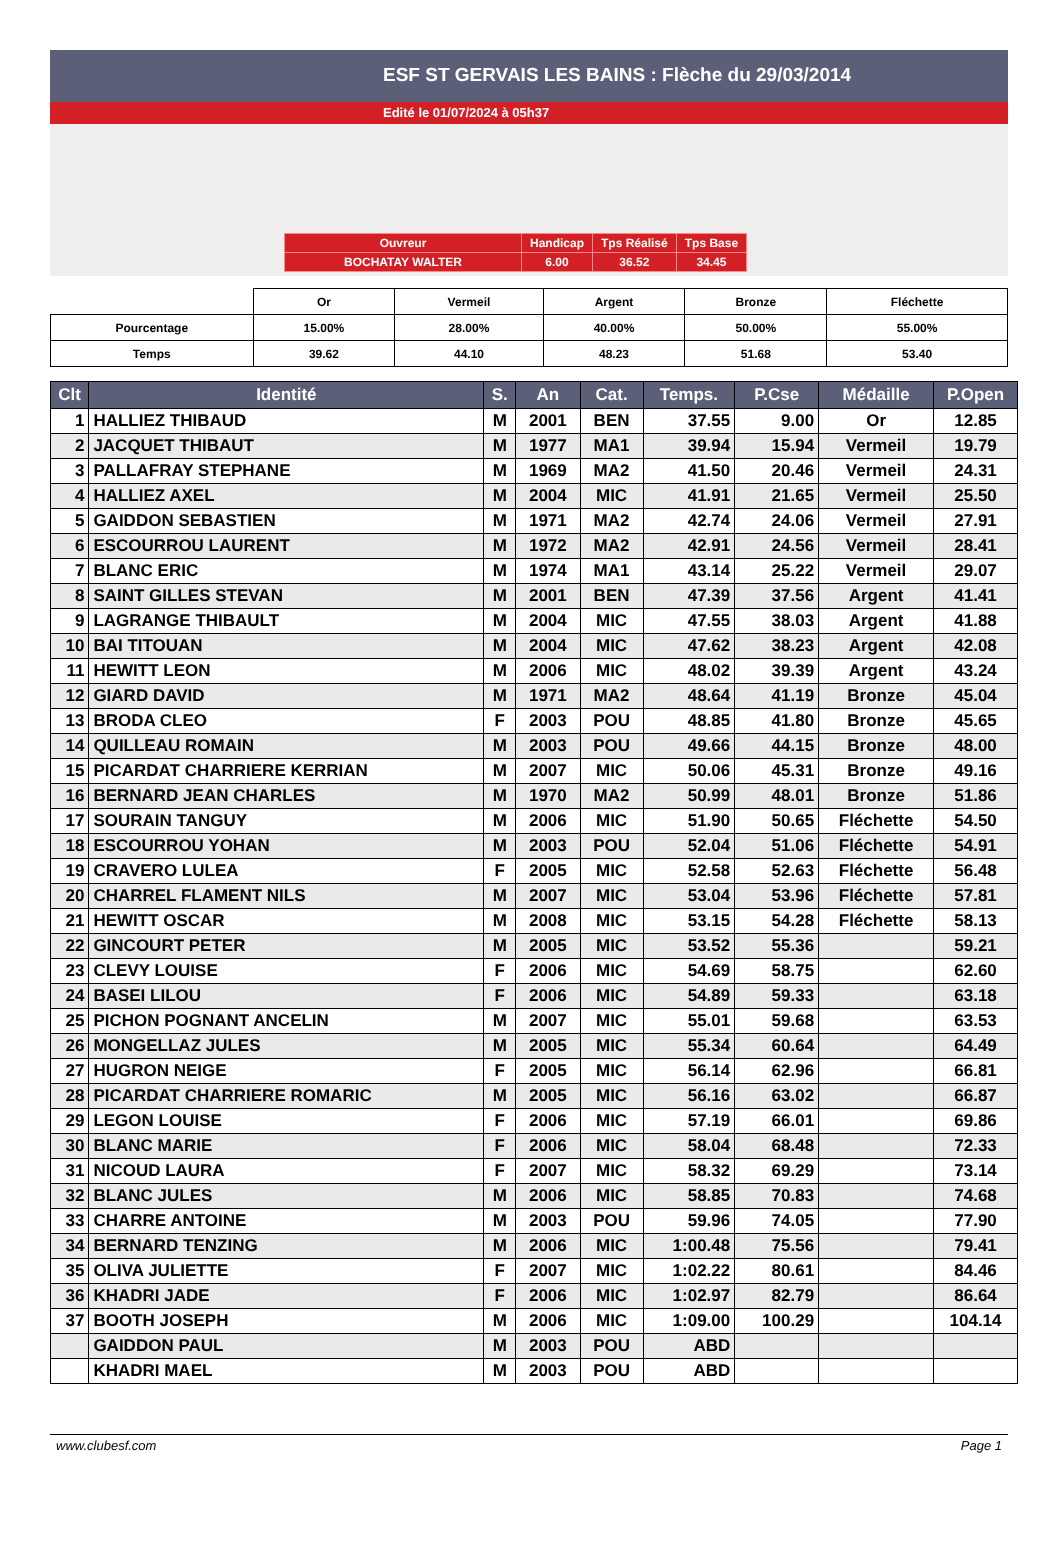ESF ST GERVAIS LES BAINS : Flèche du 29/03/2014
Edité le 01/07/2024 à 05h37
| Ouvreur | Handicap | Tps Réalisé | Tps Base |
| BOCHATAY WALTER | 6.00 | 36.52 | 34.45 |
| | Or | Vermeil | Argent | Bronze | Fléchette |
| Pourcentage | 15.00% | 28.00% | 40.00% | 50.00% | 55.00% |
| Temps | 39.62 | 44.10 | 48.23 | 51.68 | 53.40 |
| Clt | Identité | S. | An | Cat. | Temps. | P.Cse | Médaille | P.Open |
| --- | --- | --- | --- | --- | --- | --- | --- | --- |
| 1 | HALLIEZ THIBAUD | M | 2001 | BEN | 37.55 | 9.00 | Or | 12.85 |
| 2 | JACQUET THIBAUT | M | 1977 | MA1 | 39.94 | 15.94 | Vermeil | 19.79 |
| 3 | PALLAFRAY STEPHANE | M | 1969 | MA2 | 41.50 | 20.46 | Vermeil | 24.31 |
| 4 | HALLIEZ AXEL | M | 2004 | MIC | 41.91 | 21.65 | Vermeil | 25.50 |
| 5 | GAIDDON SEBASTIEN | M | 1971 | MA2 | 42.74 | 24.06 | Vermeil | 27.91 |
| 6 | ESCOURROU LAURENT | M | 1972 | MA2 | 42.91 | 24.56 | Vermeil | 28.41 |
| 7 | BLANC ERIC | M | 1974 | MA1 | 43.14 | 25.22 | Vermeil | 29.07 |
| 8 | SAINT GILLES STEVAN | M | 2001 | BEN | 47.39 | 37.56 | Argent | 41.41 |
| 9 | LAGRANGE THIBAULT | M | 2004 | MIC | 47.55 | 38.03 | Argent | 41.88 |
| 10 | BAI TITOUAN | M | 2004 | MIC | 47.62 | 38.23 | Argent | 42.08 |
| 11 | HEWITT LEON | M | 2006 | MIC | 48.02 | 39.39 | Argent | 43.24 |
| 12 | GIARD DAVID | M | 1971 | MA2 | 48.64 | 41.19 | Bronze | 45.04 |
| 13 | BRODA CLEO | F | 2003 | POU | 48.85 | 41.80 | Bronze | 45.65 |
| 14 | QUILLEAU ROMAIN | M | 2003 | POU | 49.66 | 44.15 | Bronze | 48.00 |
| 15 | PICARDAT CHARRIERE KERRIAN | M | 2007 | MIC | 50.06 | 45.31 | Bronze | 49.16 |
| 16 | BERNARD JEAN CHARLES | M | 1970 | MA2 | 50.99 | 48.01 | Bronze | 51.86 |
| 17 | SOURAIN TANGUY | M | 2006 | MIC | 51.90 | 50.65 | Fléchette | 54.50 |
| 18 | ESCOURROU YOHAN | M | 2003 | POU | 52.04 | 51.06 | Fléchette | 54.91 |
| 19 | CRAVERO LULEA | F | 2005 | MIC | 52.58 | 52.63 | Fléchette | 56.48 |
| 20 | CHARREL FLAMENT NILS | M | 2007 | MIC | 53.04 | 53.96 | Fléchette | 57.81 |
| 21 | HEWITT OSCAR | M | 2008 | MIC | 53.15 | 54.28 | Fléchette | 58.13 |
| 22 | GINCOURT PETER | M | 2005 | MIC | 53.52 | 55.36 | | 59.21 |
| 23 | CLEVY LOUISE | F | 2006 | MIC | 54.69 | 58.75 | | 62.60 |
| 24 | BASEI LILOU | F | 2006 | MIC | 54.89 | 59.33 | | 63.18 |
| 25 | PICHON POGNANT ANCELIN | M | 2007 | MIC | 55.01 | 59.68 | | 63.53 |
| 26 | MONGELLAZ JULES | M | 2005 | MIC | 55.34 | 60.64 | | 64.49 |
| 27 | HUGRON NEIGE | F | 2005 | MIC | 56.14 | 62.96 | | 66.81 |
| 28 | PICARDAT CHARRIERE ROMARIC | M | 2005 | MIC | 56.16 | 63.02 | | 66.87 |
| 29 | LEGON LOUISE | F | 2006 | MIC | 57.19 | 66.01 | | 69.86 |
| 30 | BLANC MARIE | F | 2006 | MIC | 58.04 | 68.48 | | 72.33 |
| 31 | NICOUD LAURA | F | 2007 | MIC | 58.32 | 69.29 | | 73.14 |
| 32 | BLANC JULES | M | 2006 | MIC | 58.85 | 70.83 | | 74.68 |
| 33 | CHARRE ANTOINE | M | 2003 | POU | 59.96 | 74.05 | | 77.90 |
| 34 | BERNARD TENZING | M | 2006 | MIC | 1:00.48 | 75.56 | | 79.41 |
| 35 | OLIVA JULIETTE | F | 2007 | MIC | 1:02.22 | 80.61 | | 84.46 |
| 36 | KHADRI JADE | F | 2006 | MIC | 1:02.97 | 82.79 | | 86.64 |
| 37 | BOOTH JOSEPH | M | 2006 | MIC | 1:09.00 | 100.29 | | 104.14 |
| | GAIDDON PAUL | M | 2003 | POU | ABD | | | |
| | KHADRI MAEL | M | 2003 | POU | ABD | | | |
www.clubesf.com Page 1